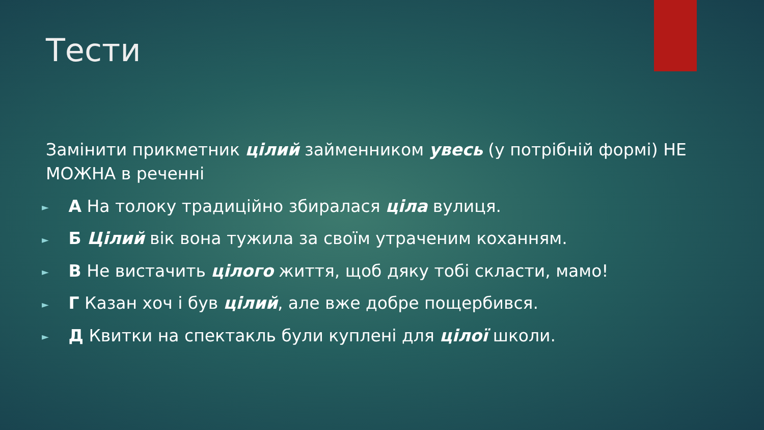Тести
Замінити прикметник цілий займенником увесь (у потрібній формі) НЕ МОЖНА в реченні
► А На толоку традиційно збиралася ціла вулиця.
► Б Цілий вік вона тужила за своїм утраченим коханням.
► В Не вистачить цілого життя, щоб дяку тобі скласти, мамо!
► Г Казан хоч і був цілий, але вже добре пощербився.
► Д Квитки на спектакль були куплені для цілої школи.